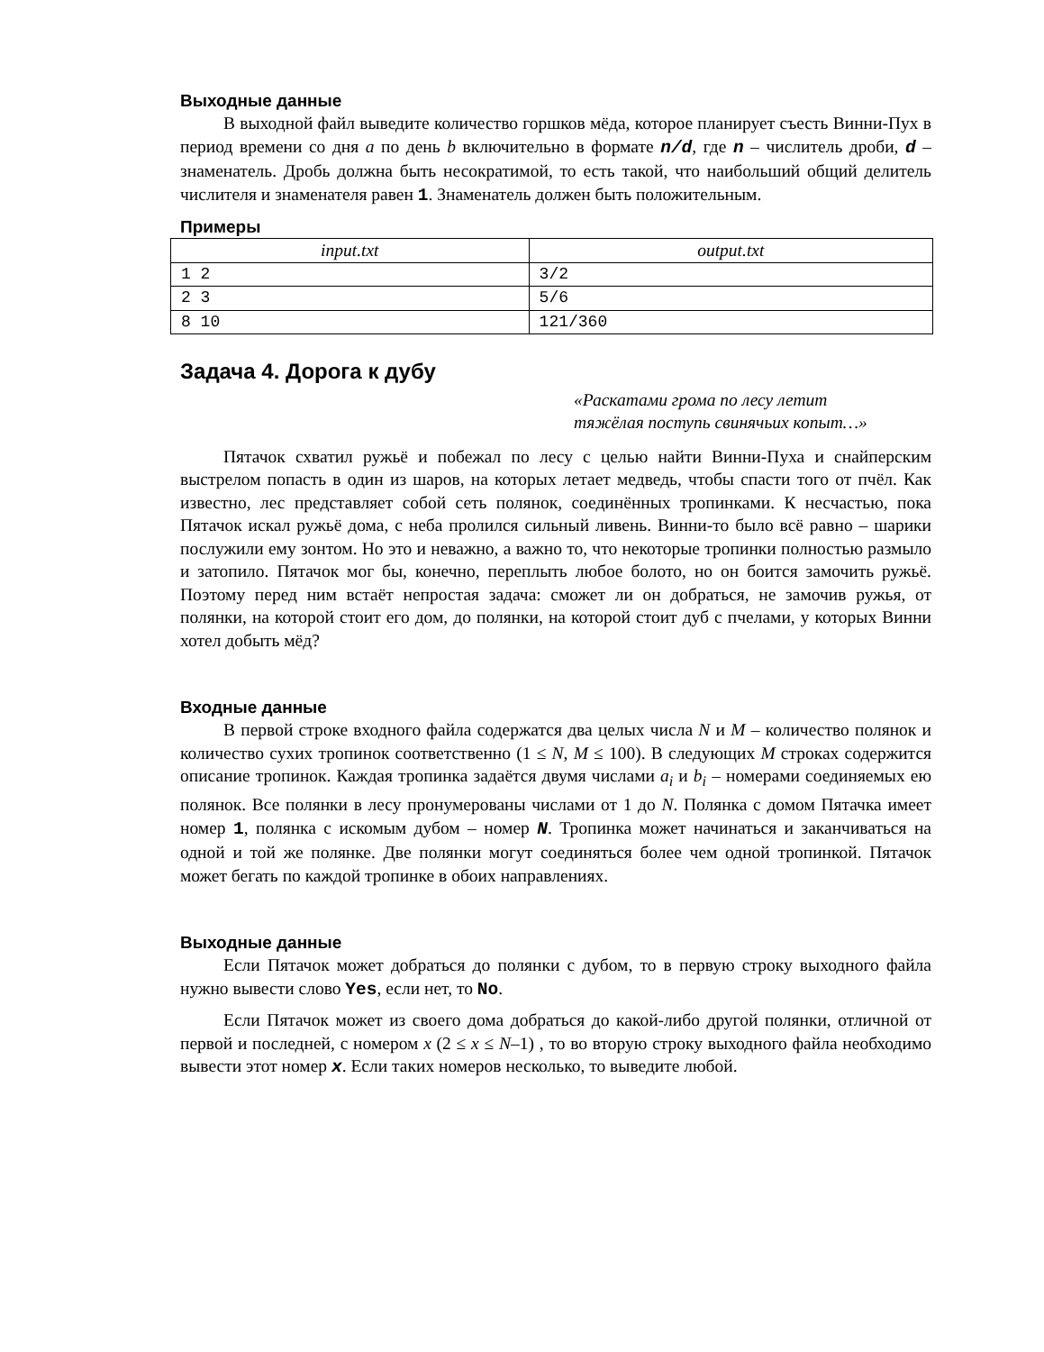Выходные данные
В выходной файл выведите количество горшков мёда, которое планирует съесть Винни-Пух в период времени со дня a по день b включительно в формате n/d, где n – числитель дроби, d – знаменатель. Дробь должна быть несократимой, то есть такой, что наибольший общий делитель числителя и знаменателя равен 1. Знаменатель должен быть положительным.
Примеры
| input.txt | output.txt |
| --- | --- |
| 1 2 | 3/2 |
| 2 3 | 5/6 |
| 8 10 | 121/360 |
Задача 4. Дорога к дубу
«Раскатами грома по лесу летит
тяжёлая поступь свинячьих копыт…»
Пятачок схватил ружьё и побежал по лесу с целью найти Винни-Пуха и снайперским выстрелом попасть в один из шаров, на которых летает медведь, чтобы спасти того от пчёл. Как известно, лес представляет собой сеть полянок, соединённых тропинками. К несчастью, пока Пятачок искал ружьё дома, с неба пролился сильный ливень. Винни-то было всё равно – шарики послужили ему зонтом. Но это и неважно, а важно то, что некоторые тропинки полностью размыло и затопило. Пятачок мог бы, конечно, переплыть любое болото, но он боится замочить ружьё. Поэтому перед ним встаёт непростая задача: сможет ли он добраться, не замочив ружья, от полянки, на которой стоит его дом, до полянки, на которой стоит дуб с пчелами, у которых Винни хотел добыть мёд?
Входные данные
В первой строке входного файла содержатся два целых числа N и M – количество полянок и количество сухих тропинок соответственно (1 ≤ N, M ≤ 100). В следующих M строках содержится описание тропинок. Каждая тропинка задаётся двумя числами a<sub>i</sub> и b<sub>i</sub> – номерами соединяемых ею полянок. Все полянки в лесу пронумерованы числами от 1 до N. Полянка с домом Пятачка имеет номер 1, полянка с искомым дубом – номер N. Тропинка может начинаться и заканчиваться на одной и той же полянке. Две полянки могут соединяться более чем одной тропинкой. Пятачок может бегать по каждой тропинке в обоих направлениях.
Выходные данные
Если Пятачок может добраться до полянки с дубом, то в первую строку выходного файла нужно вывести слово Yes, если нет, то No.
Если Пятачок может из своего дома добраться до какой-либо другой полянки, отличной от первой и последней, с номером x (2 ≤ x ≤ N–1) , то во вторую строку выходного файла необходимо вывести этот номер x. Если таких номеров несколько, то выведите любой.